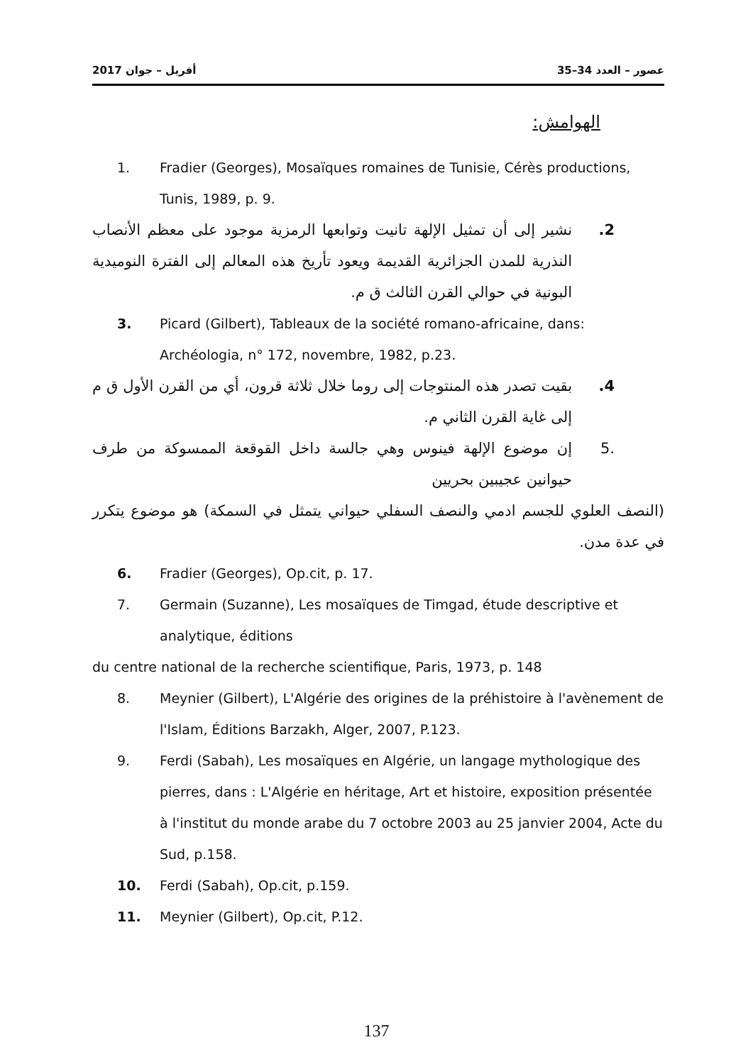2017 أفريل – جوان عصور – العدد 34–35
الهوامش:
1. Fradier (Georges), Mosaïques romaines de Tunisie, Cérès productions, Tunis, 1989, p. 9.
2. نشير إلى أن تمثيل الإلهة تانيت وتوابعها الرمزية موجود على معظم الأنصاب النذرية للمدن الجزائرية القديمة ويعود تأريخ هذه المعالم إلى الفترة النوميدية البونية في حوالي القرن الثالث ق م.
3. Picard (Gilbert), Tableaux de la société romano-africaine, dans: Archéologia, n° 172, novembre, 1982, p.23.
4. بقيت تصدر هذه المنتوجات إلى روما خلال ثلاثة قرون، أي من القرن الأول ق م إلى غاية القرن الثاني م.
.5 إن موضوع الإلهة فينوس وهي جالسة داخل القوقعة الممسوكة من طرف حيوانين عجيبين بحريين
(النصف العلوي للجسم ادمي والنصف السفلي حيواني يتمثل في السمكة) هو موضوع يتكرر في عدة مدن.
6. Fradier (Georges), Op.cit, p. 17.
7. Germain (Suzanne), Les mosaïques de Timgad, étude descriptive et analytique, éditions
du centre national de la recherche scientifique, Paris, 1973, p. 148
8. Meynier (Gilbert), L'Algérie des origines de la préhistoire à l'avènement de l'Islam, Éditions Barzakh, Alger, 2007, P.123.
9. Ferdi (Sabah), Les mosaïques en Algérie, un langage mythologique des pierres, dans : L'Algérie en héritage, Art et histoire, exposition présentée à l'institut du monde arabe du 7 octobre 2003 au 25 janvier 2004, Acte du Sud, p.158.
10. Ferdi (Sabah), Op.cit, p.159.
11. Meynier (Gilbert), Op.cit, P.12.
137